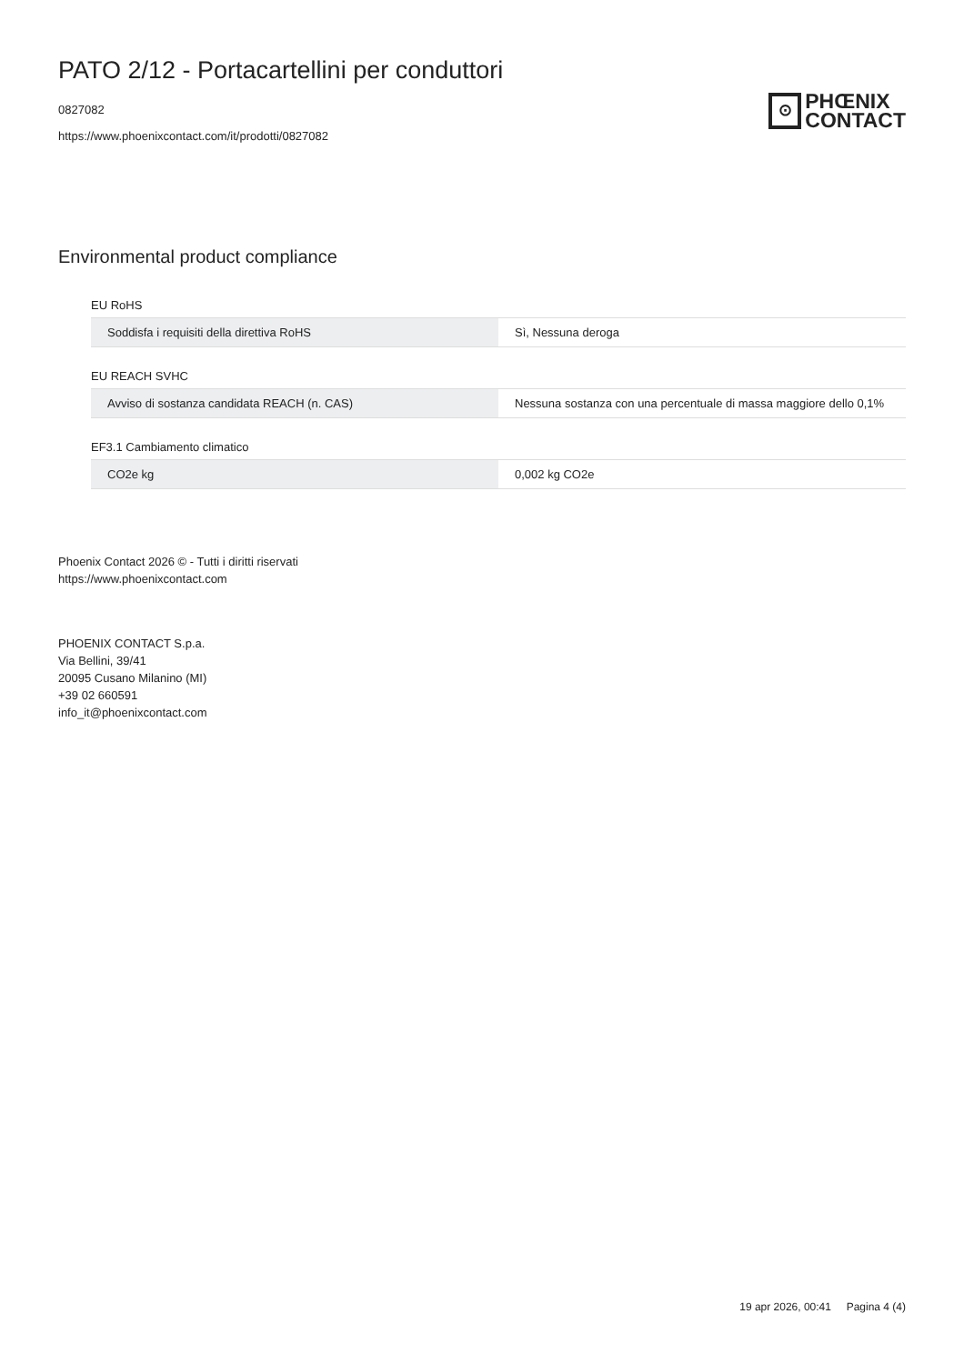PATO 2/12 - Portacartellini per conduttori
0827082
https://www.phoenixcontact.com/it/prodotti/0827082
⊙
PHŒNIX
CONTACT
Environmental product compliance
EU RoHS
| Soddisfa i requisiti della direttiva RoHS | Sì, Nessuna deroga |
EU REACH SVHC
| Avviso di sostanza candidata REACH (n. CAS) | Nessuna sostanza con una percentuale di massa maggiore dello 0,1% |
EF3.1 Cambiamento climatico
| CO2e kg | 0,002 kg CO2e |
Phoenix Contact 2026 © - Tutti i diritti riservati
https://www.phoenixcontact.com
PHOENIX CONTACT S.p.a.
Via Bellini, 39/41
20095 Cusano Milanino (MI)
+39 02 660591
info_it@phoenixcontact.com
19 apr 2026, 00:41 Pagina 4 (4)